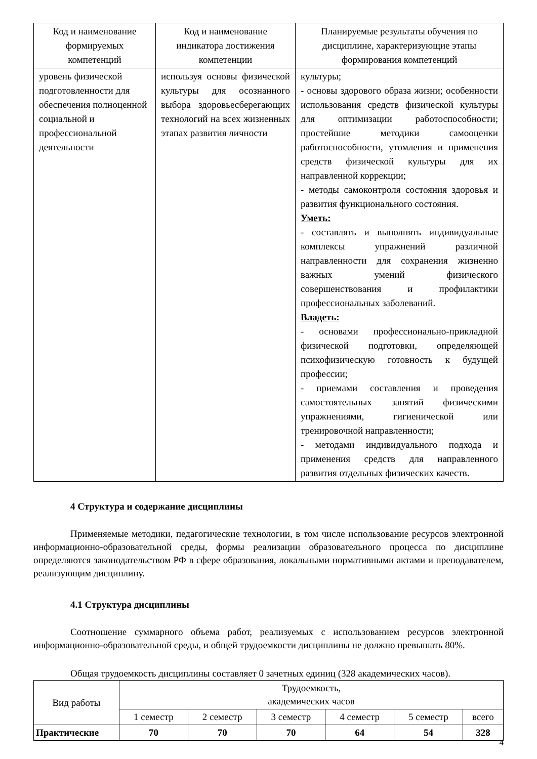| Код и наименование формируемых компетенций | Код и наименование индикатора достижения компетенции | Планируемые результаты обучения по дисциплине, характеризующие этапы формирования компетенций |
| --- | --- | --- |
| уровень физической подготовленности для обеспечения полноценной социальной и профессиональной деятельности | используя основы физической культуры для осознанного выбора здоровьесберегающих технологий на всех жизненных этапах развития личности | культуры; - основы здорового образа жизни; особенности использования средств физической культуры для оптимизации работоспособности; простейшие методики самооценки работоспособности, утомления и применения средств физической культуры для их направленной коррекции; - методы самоконтроля состояния здоровья и развития функционального состояния. Уметь: - составлять и выполнять индивидуальные комплексы упражнений различной направленности для сохранения жизненно важных умений физического совершенствования и профилактики профессиональных заболеваний. Владеть: - основами профессионально-прикладной физической подготовки, определяющей психофизическую готовность к будущей профессии; - приемами составления и проведения самостоятельных занятий физическими упражнениями, гигиенической или тренировочной направленности; - методами индивидуального подхода и применения средств для направленного развития отдельных физических качеств. |
4 Структура и содержание дисциплины
Применяемые методики, педагогические технологии, в том числе использование ресурсов электронной информационно-образовательной среды, формы реализации образовательного процесса по дисциплине определяются законодательством РФ в сфере образования, локальными нормативными актами и преподавателем, реализующим дисциплину.
4.1 Структура дисциплины
Соотношение суммарного объема работ, реализуемых с использованием ресурсов электронной информационно-образовательной среды, и общей трудоемкости дисциплины не должно превышать 80%.
Общая трудоемкость дисциплины составляет 0 зачетных единиц (328 академических часов).
| Вид работы | Трудоемкость, академических часов | | | | | |
| --- | --- | --- | --- | --- | --- | --- |
| | 1 семестр | 2 семестр | 3 семестр | 4 семестр | 5 семестр | всего |
| Практические | 70 | 70 | 70 | 64 | 54 | 328 |
4